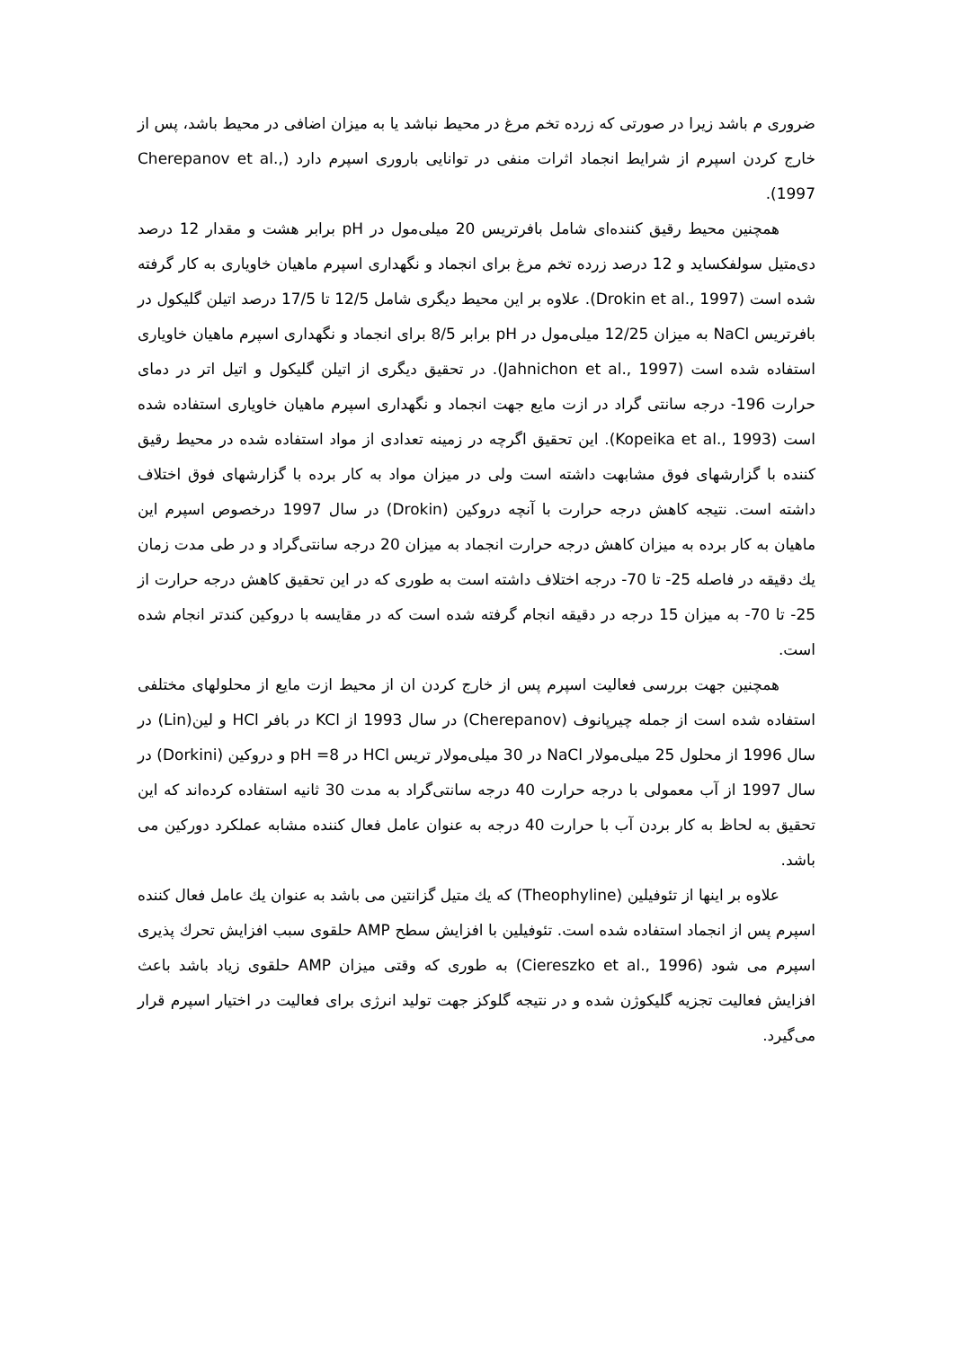ضروری م باشد زیرا در صورتی که زرده تخم مرغ در محیط نباشد یا به میزان اضافی در محیط باشد، پس از خارج کردن اسپرم از شرایط انجماد اثرات منفی در توانایی باروری اسپرم دارد (Cherepanov et al., 1997).
همچنین محیط رقیق کننده‌ای شامل بافرتریس 20 میلی‌مول در pH برابر هشت و مقدار 12 درصد دی‌متیل سولفکساید و 12 درصد زرده تخم مرغ برای انجماد و نگهداری اسپرم ماهیان خاویاری به کار گرفته شده است (Drokin et al., 1997). علاوه بر این محیط دیگری شامل 12/5 تا 17/5 درصد اتیلن گلیکول در بافرتریس NaCl به میزان 12/25 میلی‌مول در pH برابر 8/5 برای انجماد و نگهداری اسپرم ماهیان خاویاری استفاده شده است (Jahnichon et al., 1997). در تحقیق دیگری از اتیلن گلیکول و اتیل اتر در دمای حرارت 196- درجه سانتی گراد در ازت مایع جهت انجماد و نگهداری اسپرم ماهیان خاویاری استفاده شده است (Kopeika et al., 1993). این تحقیق اگرچه در زمینه تعدادی از مواد استفاده شده در محیط رقیق کننده با گزارشهای فوق مشابهت داشته است ولی در میزان مواد به کار برده با گزارشهای فوق اختلاف داشته است. نتیجه کاهش درجه حرارت با آنچه دروکین (Drokin) در سال 1997 درخصوص اسپرم این ماهیان به کار برده به میزان کاهش درجه حرارت انجماد به میزان 20 درجه سانتی‌گراد و در طی مدت زمان يك دقیقه در فاصله 25- تا 70- درجه اختلاف داشته است به طوری که در این تحقیق کاهش درجه حرارت از 25- تا 70- به میزان 15 درجه در دقیقه انجام گرفته شده است که در مقایسه با دروکین کندتر انجام شده است.
همچنین جهت بررسی فعالیت اسپرم پس از خارج کردن ان از محیط ازت مایع از محلولهای مختلفی استفاده شده است از جمله چیرپانوف (Cherepanov) در سال 1993 از KCl در بافر HCl و لین(Lin) در سال 1996 از محلول 25 میلی‌مولار NaCl در 30 میلی‌مولار تریس HCl در pH =8 و دروکین (Dorkini) در سال 1997 از آب معمولی با درجه حرارت 40 درجه سانتی‌گراد به مدت 30 ثانیه استفاده کرده‌اند که این تحقیق به لحاظ به کار بردن آب با حرارت 40 درجه به عنوان عامل فعال کننده مشابه عملکرد دورکین می باشد.
علاوه بر اینها از تئوفیلین (Theophyline) که يك متیل گزانتین می باشد به عنوان يك عامل فعال کننده اسپرم پس از انجماد استفاده شده است. تئوفیلین با افزایش سطح AMP حلقوی سبب افزایش تحرك پذیری اسپرم می شود (Ciereszko et al., 1996) به طوری که وقتی میزان AMP حلقوی زیاد باشد باعث افزایش فعالیت تجزیه گلیکوژن شده و در نتیجه گلوکز جهت تولید انرژی برای فعالیت در اختیار اسپرم قرار می‌گیرد.